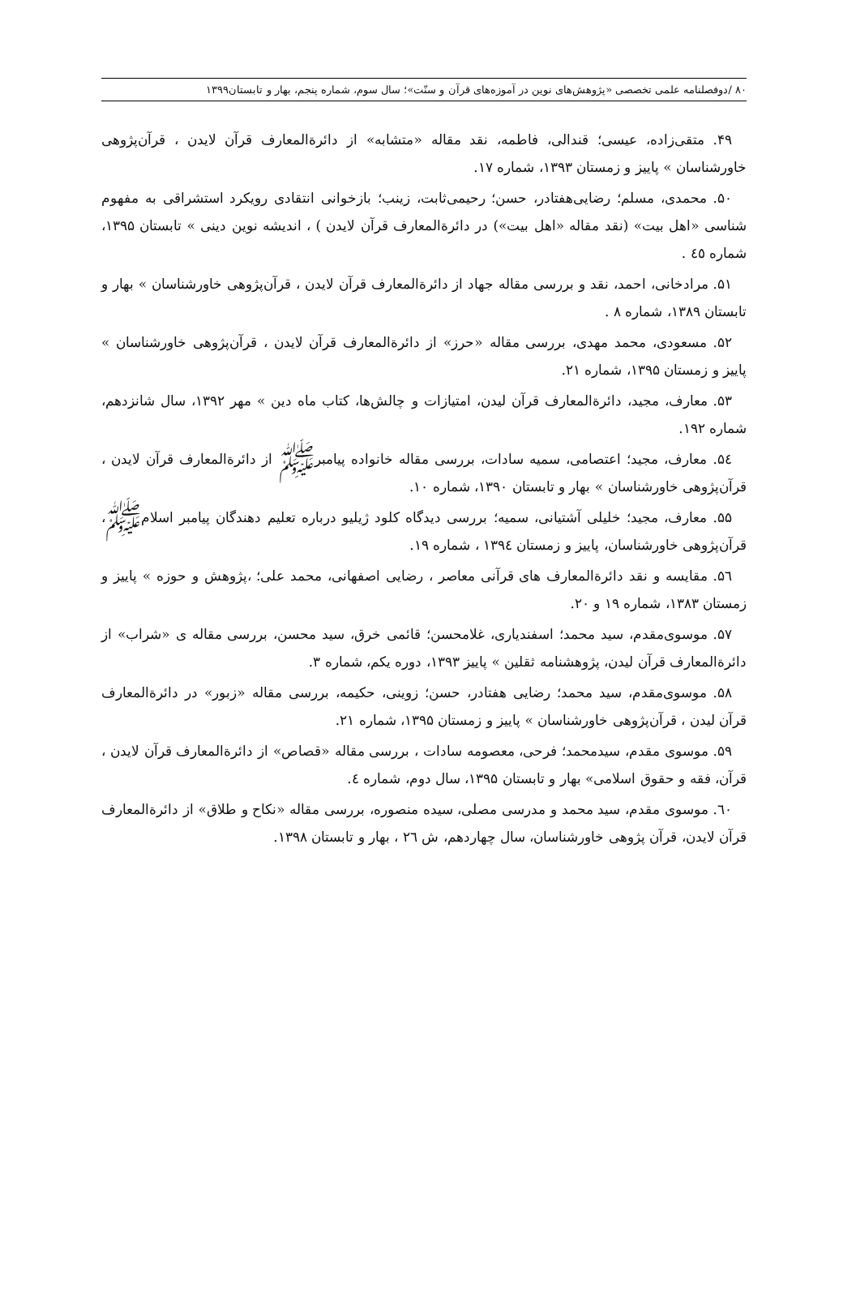۸۰ /دوفصلنامه علمی تخصصی «پژوهش‌های نوین در آموزه‌های قرآن و سنّت»؛ سال سوم، شماره پنجم، بهار و تابستان۱۳۹۹
۴۹. متقی‌زاده، عیسی؛ قندالی، فاطمه، نقد مقاله «متشابه» از دائرةالمعارف قرآن لایدن ، قرآن‌پژوهی خاورشناسان » پاییز و زمستان ۱۳۹۳، شماره ۱۷.
۵۰. محمدی، مسلم؛ رضایی‌هفتادر، حسن؛ رحیمی‌ثابت، زینب؛ بازخوانی انتقادی رویکرد استشراقی به مفهوم شناسی «اهل بیت» (نقد مقاله «اهل بیت») در دائرةالمعارف قرآن لایدن ) ، اندیشه نوین دینی » تابستان ۱۳۹۵، شماره ٤٥ .
۵۱. مرادخانی، احمد، نقد و بررسی مقاله جهاد از دائرةالمعارف قرآن لایدن ، قرآن‌پژوهی خاورشناسان » بهار و تابستان ۱۳۸۹، شماره ۸ .
۵۲. مسعودی، محمد مهدی، بررسی مقاله «حرز» از دائرةالمعارف قرآن لایدن ، قرآن‌پژوهی خاورشناسان » پاییز و زمستان ۱۳۹۵، شماره ۲۱.
۵۳. معارف، مجید، دائرةالمعارف قرآن لیدن، امتیازات و چالش‌ها، کتاب ماه دین » مهر ۱۳۹۲، سال شانزدهم، شماره ۱۹۲.
۵٤. معارف، مجید؛ اعتصامی، سمیه سادات، بررسی مقاله خانواده پیامبرﷺ از دائرةالمعارف قرآن لایدن ، قرآن‌پژوهی خاورشناسان » بهار و تابستان ۱۳۹۰، شماره ۱۰.
۵۵. معارف، مجید؛ خلیلی آشتیانی، سمیه؛ بررسی دیدگاه کلود ژیلیو درباره تعلیم دهندگان پیامبر اسلامﷺ، قرآن‌پژوهی خاورشناسان، پاییز و زمستان ۱۳۹٤ ، شماره ۱۹.
۵٦. مقایسه و نقد دائرةالمعارف های قرآنی معاصر ، رضایی اصفهانی، محمد علی؛ ،پژوهش و حوزه » پاییز و زمستان ۱۳۸۳، شماره ۱۹ و ۲۰.
۵۷. موسوی‌مقدم، سید محمد؛ اسفندیاری، غلامحسن؛ قائمی خرق، سید محسن، بررسی مقاله ی «شراب» از دائرةالمعارف قرآن لیدن، پژوهشنامه ثقلین » پاییز ۱۳۹۳، دوره یکم، شماره ۳.
۵۸. موسوی‌مقدم، سید محمد؛ رضایی هفتادر، حسن؛ زوینی، حکیمه، بررسی مقاله «زبور» در دائرةالمعارف قرآن لیدن ، قرآن‌پژوهی خاورشناسان » پاییز و زمستان ۱۳۹۵، شماره ۲۱.
۵۹. موسوی مقدم، سیدمحمد؛ فرحی، معصومه سادات ، بررسی مقاله «قصاص» از دائرةالمعارف قرآن لایدن ، قرآن، فقه و حقوق اسلامی» بهار و تابستان ۱۳۹۵، سال دوم، شماره ٤.
٦۰. موسوی مقدم، سید محمد و مدرسی مصلی، سیده منصوره، بررسی مقاله «نکاح و طلاق» از دائرةالمعارف قرآن لایدن، قرآن پژوهی خاورشناسان، سال چهاردهم، ش ۲٦ ، بهار و تابستان ۱۳۹۸.